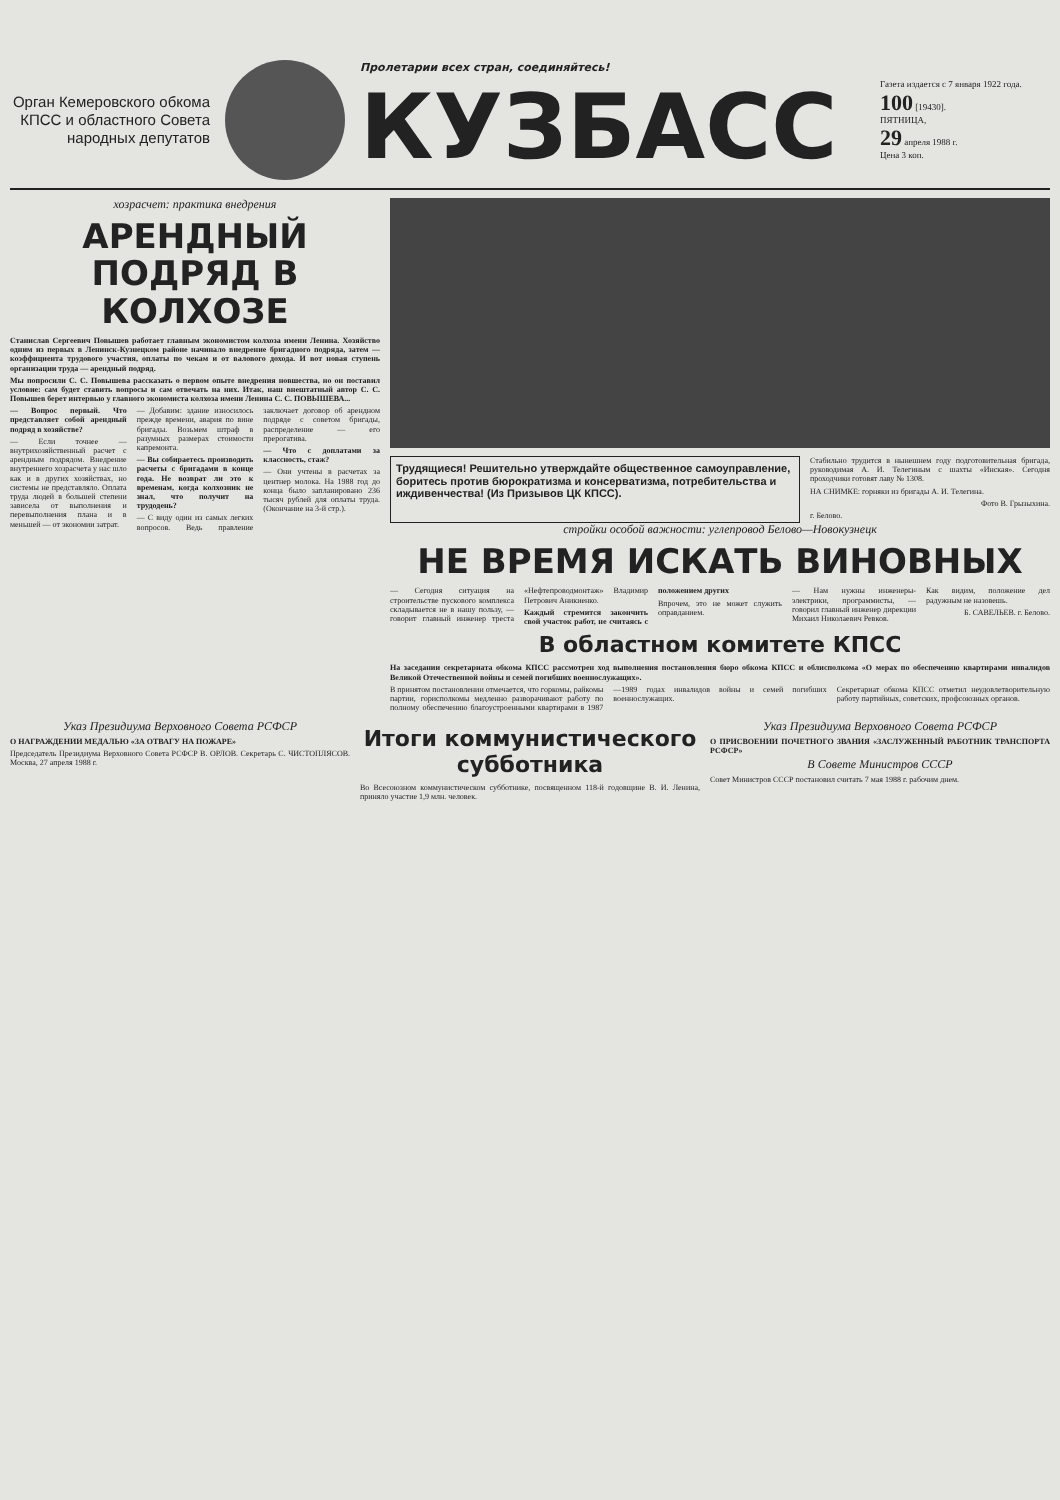Орган Кемеровского обкома КПСС и областного Совета народных депутатов
Пролетарии всех стран, соединяйтесь!
КУЗБАСС
Газета издается с 7 января 1922 года.
100 [19430].
ПЯТНИЦА,
29 апреля 1988 г.
Цена 3 коп.
хозрасчет: практика внедрения
АРЕНДНЫЙ ПОДРЯД В КОЛХОЗЕ
Станислав Сергеевич Повышев работает главным экономистом колхоза имени Ленина. Хозяйство одним из первых в Ленинск-Кузнецком районе начинало внедрение бригадного подряда, затем — коэффициента трудового участия, оплаты по чекам и от валового дохода. И вот новая ступень организации труда — арендный подряд.
Мы попросили С. С. Повышева рассказать о первом опыте внедрения новшества, но он поставил условие: сам будет ставить вопросы и сам отвечать на них. Итак, наш внештатный автор С. С. Повышев берет интервью у главного экономиста колхоза имени Ленина С. С. ПОВЫШЕВА...
— Вопрос первый. Что представляет собой арендный подряд в хозяйстве?
— Если точнее — внутрихозяйственный расчет с арендным подрядом. Внедрение внутреннего хозрасчета у нас шло как и в других хозяйствах, но системы не представляло. Оплата труда людей в большей степени зависела от выполнения и перевыполнения плана и в меньшей — от экономии затрат.
— Добавим: здание износилось прежде времени, авария по вине бригады. Возьмем штраф в разумных размерах стоимости капремонта.
— Вы собираетесь производить расчеты с бригадами в конце года. Не возврат ли это к временам, когда колхозник не знал, что получит на трудодень?
— С виду один из самых легких вопросов. Ведь правление заключает договор об арендном подряде с советом бригады, распределение — его прерогатива.
— Что с доплатами за классность, стаж?
— Они учтены в расчетах за центнер молока. На 1988 год до конца было запланировано 236 тысяч рублей для оплаты труда. (Окончание на 3-й стр.).
Трудящиеся! Решительно утверждайте общественное самоуправление, боритесь против бюрократизма и консерватизма, потребительства и иждивенчества! (Из Призывов ЦК КПСС).
Стабильно трудится в нынешнем году подготовительная бригада, руководимая А. И. Телегиным с шахты «Инская». Сегодня проходчики готовят лаву № 1308.
НА СНИМКЕ: горняки из бригады А. И. Телегина.
Фото В. Грызыхина.
г. Белово.
стройки особой важности: углепровод Белово—Новокузнецк
НЕ ВРЕМЯ ИСКАТЬ ВИНОВНЫХ
— Сегодня ситуация на строительстве пускового комплекса складывается не в нашу пользу, — говорит главный инженер треста «Нефтепроводмонтаж» Владимир Петрович Аникиенко.
Каждый стремится закончить свой участок работ, не считаясь с положением других
Впрочем, это не может служить оправданием.
— Нам нужны инженеры-электрики, программисты, — говорил главный инженер дирекции Михаил Николаевич Ревков.
Как видим, положение дел радужным не назовешь.
Б. САВЕЛЬЕВ. г. Белово.
В областном комитете КПСС
На заседании секретариата обкома КПСС рассмотрен ход выполнения постановления бюро обкома КПСС и облисполкома «О мерах по обеспечению квартирами инвалидов Великой Отечественной войны и семей погибших военнослужащих».
В принятом постановлении отмечается, что горкомы, райкомы партии, горисполкомы медленно разворачивают работу по полному обеспечению благоустроенными квартирами в 1987—1989 годах инвалидов войны и семей погибших военнослужащих.
Секретариат обкома КПСС отметил неудовлетворительную работу партийных, советских, профсоюзных органов.
Указ Президиума Верховного Совета РСФСР
О НАГРАЖДЕНИИ МЕДАЛЬЮ «ЗА ОТВАГУ НА ПОЖАРЕ»
Председатель Президиума Верховного Совета РСФСР В. ОРЛОВ. Секретарь С. ЧИСТОПЛЯСОВ. Москва, 27 апреля 1988 г.
Итоги коммунистического субботника
Во Всесоюзном коммунистическом субботнике, посвященном 118-й годовщине В. И. Ленина, приняло участие 1,9 млн. человек.
Указ Президиума Верховного Совета РСФСР
О ПРИСВОЕНИИ ПОЧЕТНОГО ЗВАНИЯ «ЗАСЛУЖЕННЫЙ РАБОТНИК ТРАНСПОРТА РСФСР»
В Совете Министров СССР
Совет Министров СССР постановил считать 7 мая 1988 г. рабочим днем.